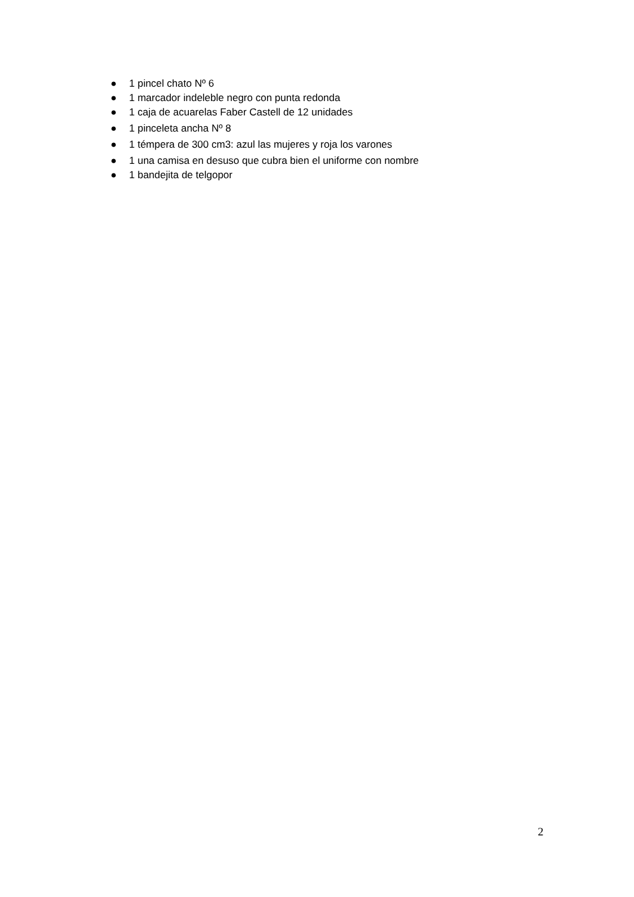● 1 pincel chato Nº 6
● 1 marcador indeleble negro con punta redonda
● 1 caja de acuarelas Faber Castell de 12 unidades
● 1 pinceleta ancha Nº 8
● 1 témpera de 300 cm3: azul las mujeres y roja los varones
● 1 una camisa en desuso que cubra bien el uniforme con nombre
● 1 bandejita de telgopor
2